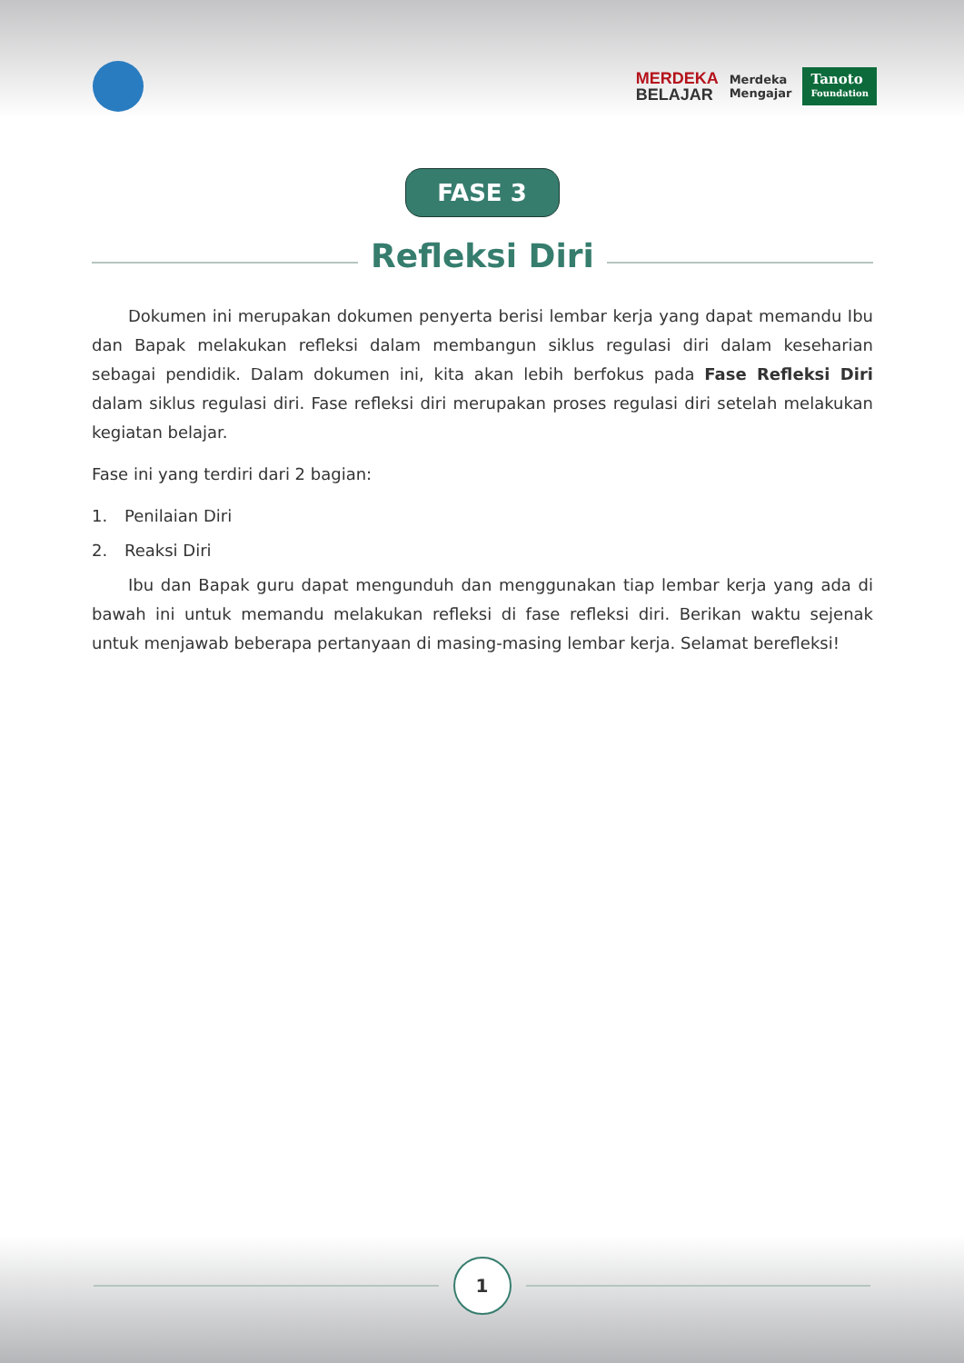MERDEKA
BELAJAR
Merdeka
Mengajar
Tanoto
Foundation
FASE 3
Refleksi Diri
Dokumen ini merupakan dokumen penyerta berisi lembar kerja yang dapat memandu Ibu dan Bapak melakukan refleksi dalam membangun siklus regulasi diri dalam keseharian sebagai pendidik. Dalam dokumen ini, kita akan lebih berfokus pada Fase Refleksi Diri dalam siklus regulasi diri. Fase refleksi diri merupakan proses regulasi diri setelah melakukan kegiatan belajar.
Fase ini yang terdiri dari 2 bagian:
1. Penilaian Diri
2. Reaksi Diri
Ibu dan Bapak guru dapat mengunduh dan menggunakan tiap lembar kerja yang ada di bawah ini untuk memandu melakukan refleksi di fase refleksi diri. Berikan waktu sejenak untuk menjawab beberapa pertanyaan di masing-masing lembar kerja. Selamat berefleksi!
1